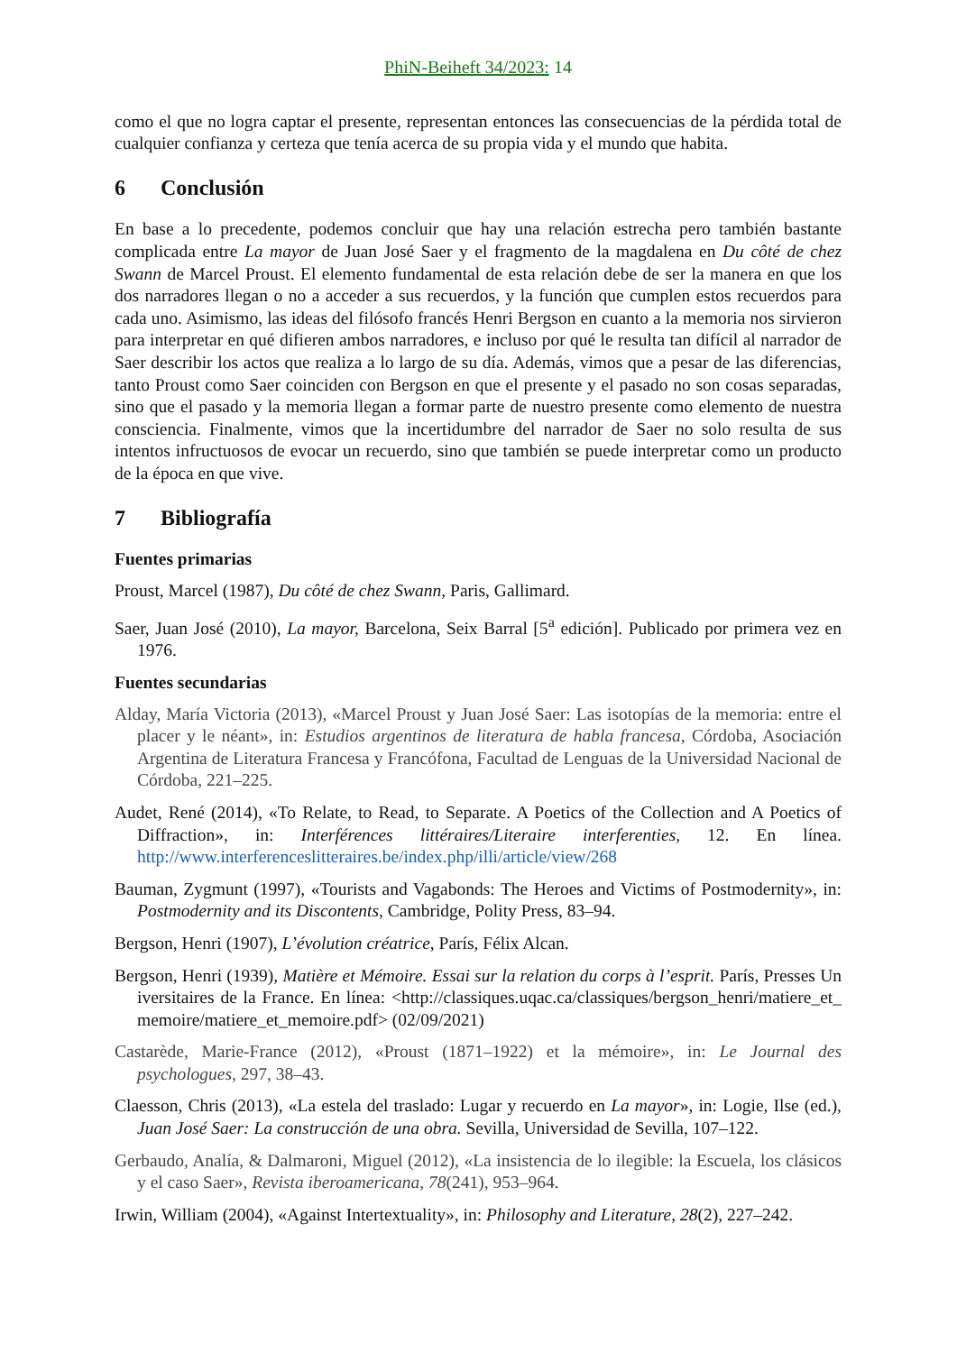PhiN-Beiheft 34/2023: 14
como el que no logra captar el presente, representan entonces las consecuencias de la pérdida total de cualquier confianza y certeza que tenía acerca de su propia vida y el mundo que habita.
6 Conclusión
En base a lo precedente, podemos concluir que hay una relación estrecha pero también bastante complicada entre La mayor de Juan José Saer y el fragmento de la magdalena en Du côté de chez Swann de Marcel Proust. El elemento fundamental de esta relación debe de ser la manera en que los dos narradores llegan o no a acceder a sus recuerdos, y la función que cumplen estos recuerdos para cada uno. Asimismo, las ideas del filósofo francés Henri Bergson en cuanto a la memoria nos sirvieron para interpretar en qué difieren ambos narradores, e incluso por qué le resulta tan difícil al narrador de Saer describir los actos que realiza a lo largo de su día. Además, vimos que a pesar de las diferencias, tanto Proust como Saer coinciden con Bergson en que el presente y el pasado no son cosas separadas, sino que el pasado y la memoria llegan a formar parte de nuestro presente como elemento de nuestra consciencia. Finalmente, vimos que la incertidumbre del narrador de Saer no solo resulta de sus intentos infructuosos de evocar un recuerdo, sino que también se puede interpretar como un producto de la época en que vive.
7 Bibliografía
Fuentes primarias
Proust, Marcel (1987), Du côté de chez Swann, Paris, Gallimard.
Saer, Juan José (2010), La mayor, Barcelona, Seix Barral [5<sup>a</sup> edición]. Publicado por primera vez en 1976.
Fuentes secundarias
Alday, María Victoria (2013), «Marcel Proust y Juan José Saer: Las isotopías de la memoria: entre el placer y le néant», in: Estudios argentinos de literatura de habla francesa, Córdoba, Asociación Argentina de Literatura Francesa y Francófona, Facultad de Lenguas de la Universidad Nacional de Córdoba, 221–225.
Audet, René (2014), «To Relate, to Read, to Separate. A Poetics of the Collection and A Poetics of Diffraction», in: Interférences littéraires/Literaire interferenties, 12. En línea. http://www.interferenceslitteraires.be/index.php/illi/article/view/268
Bauman, Zygmunt (1997), «Tourists and Vagabonds: The Heroes and Victims of Postmodernity», in: Postmodernity and its Discontents, Cambridge, Polity Press, 83–94.
Bergson, Henri (1907), L’évolution créatrice, París, Félix Alcan.
Bergson, Henri (1939), Matière et Mémoire. Essai sur la relation du corps à l’esprit. París, Presses Universitaires de la France. En línea: <http://classiques.uqac.ca/classiques/bergson_henri/matiere_et_memoire/matiere_et_memoire.pdf> (02/09/2021)
Castarède, Marie-France (2012), «Proust (1871–1922) et la mémoire», in: Le Journal des psychologues, 297, 38–43.
Claesson, Chris (2013), «La estela del traslado: Lugar y recuerdo en La mayor», in: Logie, Ilse (ed.), Juan José Saer: La construcción de una obra. Sevilla, Universidad de Sevilla, 107–122.
Gerbaudo, Analía, & Dalmaroni, Miguel (2012), «La insistencia de lo ilegible: la Escuela, los clásicos y el caso Saer», Revista iberoamericana, 78(241), 953–964.
Irwin, William (2004), «Against Intertextuality», in: Philosophy and Literature, 28(2), 227–242.